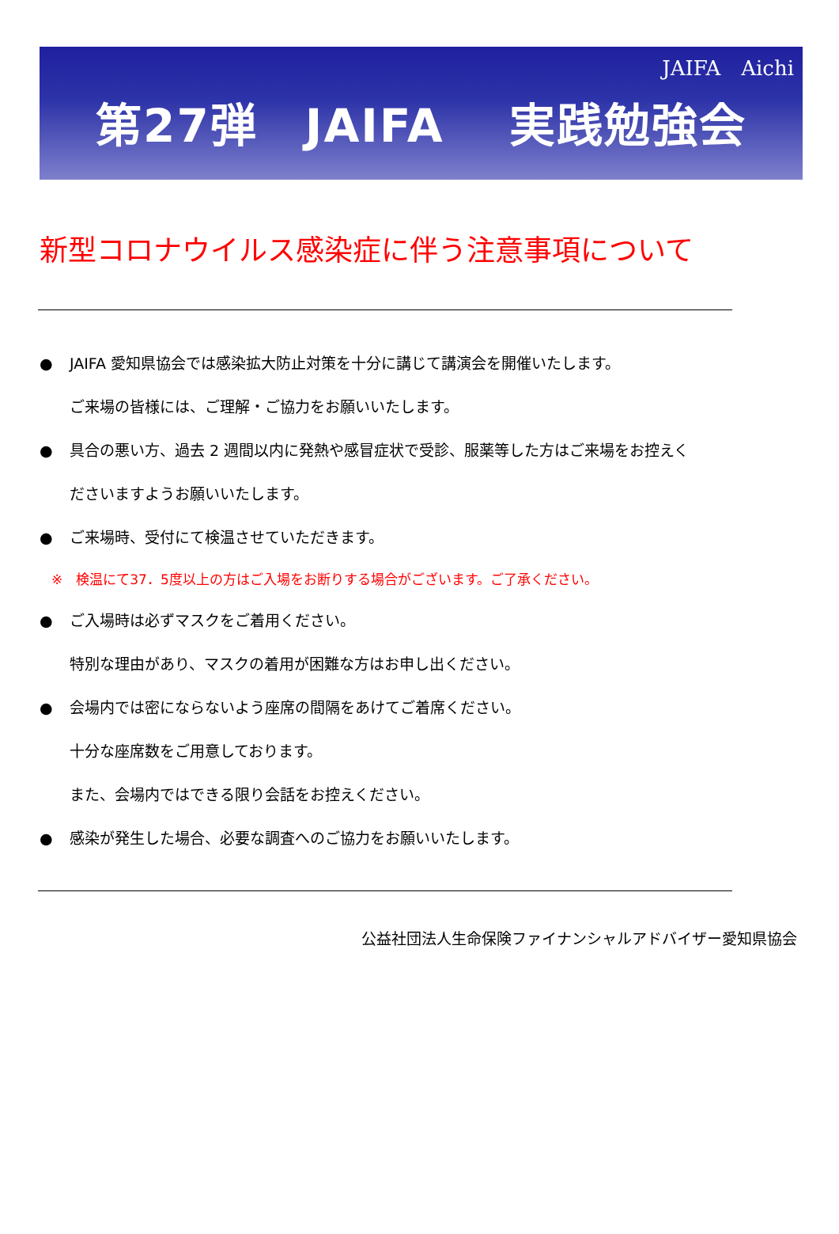JAIFA　Aichi
第27弾　JAIFA　 実践勉強会
新型コロナウイルス感染症に伴う注意事項について
● JAIFA 愛知県協会では感染拡大防止対策を十分に講じて講演会を開催いたします。
ご来場の皆様には、ご理解・ご協力をお願いいたします。
● 具合の悪い方、過去 2 週間以内に発熱や感冒症状で受診、服薬等した方はご来場をお控えく
ださいますようお願いいたします。
● ご来場時、受付にて検温させていただきます。
※　検温にて37．5度以上の方はご入場をお断りする場合がございます。ご了承ください。
● ご入場時は必ずマスクをご着用ください。
特別な理由があり、マスクの着用が困難な方はお申し出ください。
● 会場内では密にならないよう座席の間隔をあけてご着席ください。
十分な座席数をご用意しております。
また、会場内ではできる限り会話をお控えください。
● 感染が発生した場合、必要な調査へのご協力をお願いいたします。
公益社団法人生命保険ファイナンシャルアドバイザー愛知県協会